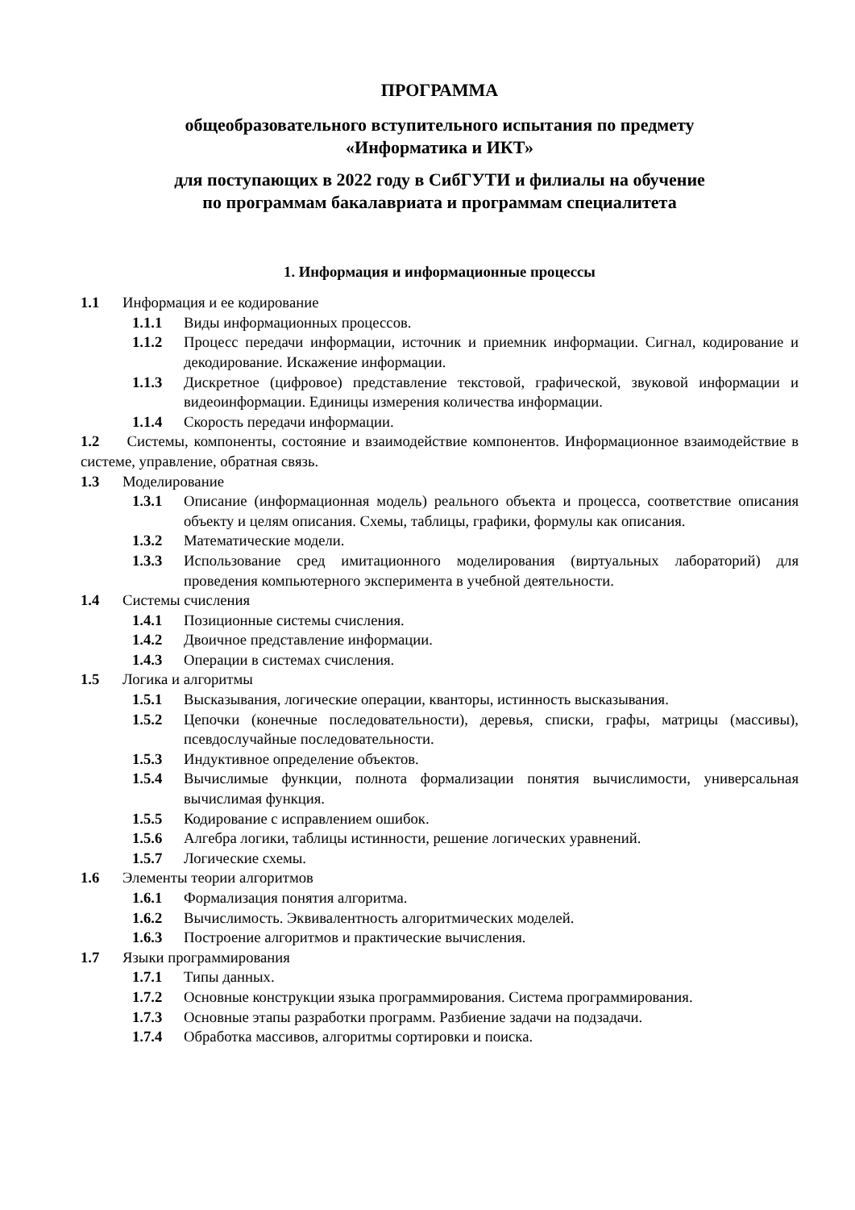ПРОГРАММА
общеобразовательного вступительного испытания по предмету
«Информатика и ИКТ»
для поступающих в 2022 году в СибГУТИ и филиалы на обучение
по программам бакалавриата и программам специалитета
1. Информация и информационные процессы
1.1 Информация и ее кодирование
1.1.1 Виды информационных процессов.
1.1.2 Процесс передачи информации, источник и приемник информации. Сигнал, кодирование и декодирование. Искажение информации.
1.1.3 Дискретное (цифровое) представление текстовой, графической, звуковой информации и видеоинформации. Единицы измерения количества информации.
1.1.4 Скорость передачи информации.
1.2 Системы, компоненты, состояние и взаимодействие компонентов. Информационное взаимодействие в системе, управление, обратная связь.
1.3 Моделирование
1.3.1 Описание (информационная модель) реального объекта и процесса, соответствие описания объекту и целям описания. Схемы, таблицы, графики, формулы как описания.
1.3.2 Математические модели.
1.3.3 Использование сред имитационного моделирования (виртуальных лабораторий) для проведения компьютерного эксперимента в учебной деятельности.
1.4 Системы счисления
1.4.1 Позиционные системы счисления.
1.4.2 Двоичное представление информации.
1.4.3 Операции в системах счисления.
1.5 Логика и алгоритмы
1.5.1 Высказывания, логические операции, кванторы, истинность высказывания.
1.5.2 Цепочки (конечные последовательности), деревья, списки, графы, матрицы (массивы), псевдослучайные последовательности.
1.5.3 Индуктивное определение объектов.
1.5.4 Вычислимые функции, полнота формализации понятия вычислимости, универсальная вычислимая функция.
1.5.5 Кодирование с исправлением ошибок.
1.5.6 Алгебра логики, таблицы истинности, решение логических уравнений.
1.5.7 Логические схемы.
1.6 Элементы теории алгоритмов
1.6.1 Формализация понятия алгоритма.
1.6.2 Вычислимость. Эквивалентность алгоритмических моделей.
1.6.3 Построение алгоритмов и практические вычисления.
1.7 Языки программирования
1.7.1 Типы данных.
1.7.2 Основные конструкции языка программирования. Система программирования.
1.7.3 Основные этапы разработки программ. Разбиение задачи на подзадачи.
1.7.4 Обработка массивов, алгоритмы сортировки и поиска.